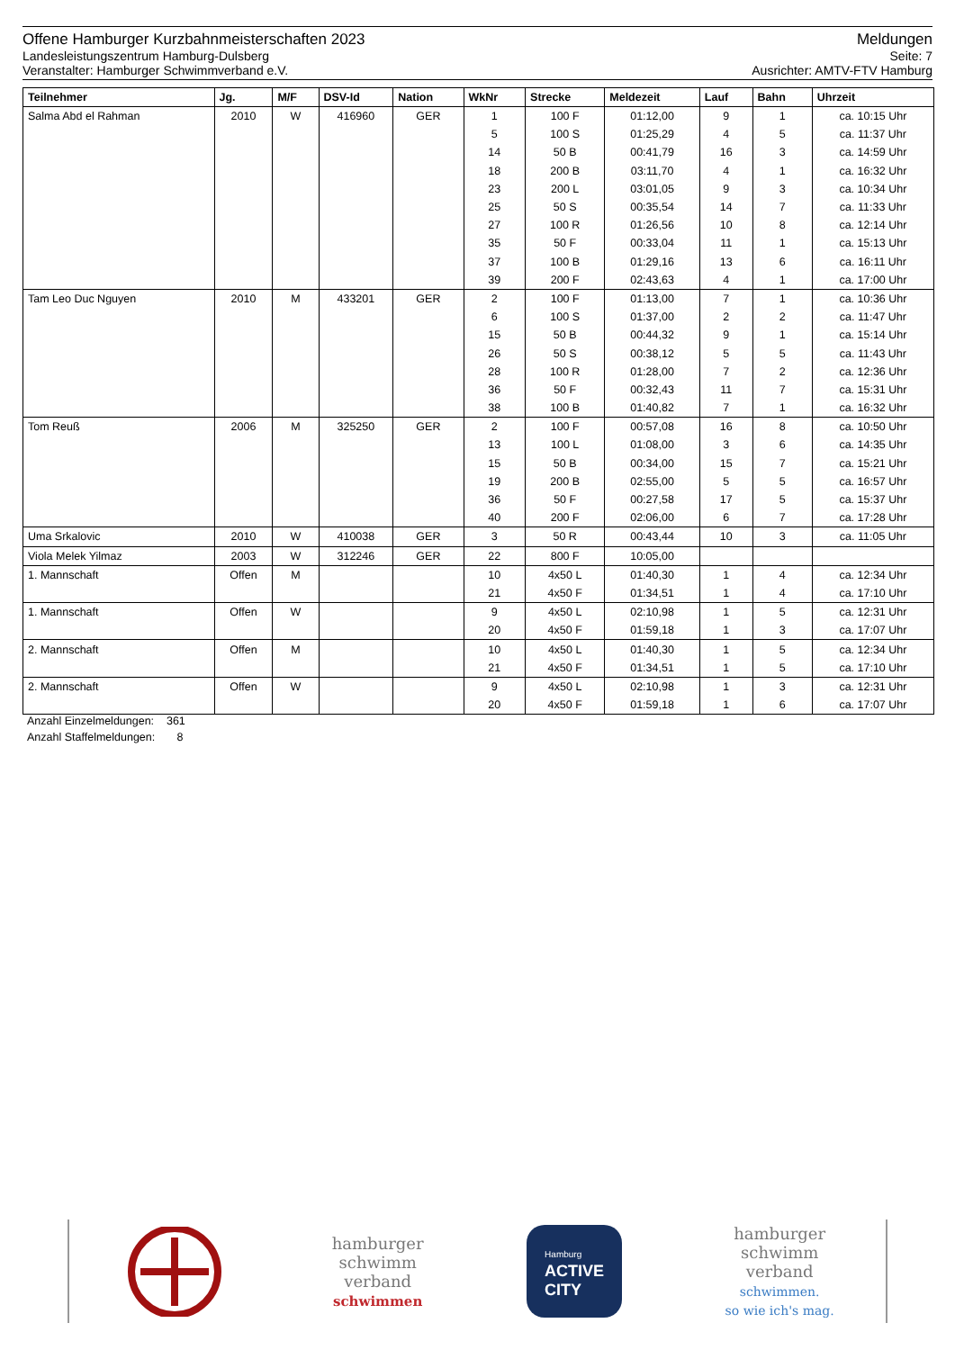Offene Hamburger Kurzbahnmeisterschaften 2023 Meldungen
Landesleistungszentrum Hamburg-Dulsberg Seite: 7
Veranstalter: Hamburger Schwimmverband e.V. Ausrichter: AMTV-FTV Hamburg
| Teilnehmer | Jg. | M/F | DSV-Id | Nation | WkNr | Strecke | Meldezeit | Lauf | Bahn | Uhrzeit |
| --- | --- | --- | --- | --- | --- | --- | --- | --- | --- | --- |
| Salma Abd el Rahman | 2010 | W | 416960 | GER | 1 | 100 F | 01:12,00 | 9 | 1 | ca. 10:15 Uhr |
| | | | | | 5 | 100 S | 01:25,29 | 4 | 5 | ca. 11:37 Uhr |
| | | | | | 14 | 50 B | 00:41,79 | 16 | 3 | ca. 14:59 Uhr |
| | | | | | 18 | 200 B | 03:11,70 | 4 | 1 | ca. 16:32 Uhr |
| | | | | | 23 | 200 L | 03:01,05 | 9 | 3 | ca. 10:34 Uhr |
| | | | | | 25 | 50 S | 00:35,54 | 14 | 7 | ca. 11:33 Uhr |
| | | | | | 27 | 100 R | 01:26,56 | 10 | 8 | ca. 12:14 Uhr |
| | | | | | 35 | 50 F | 00:33,04 | 11 | 1 | ca. 15:13 Uhr |
| | | | | | 37 | 100 B | 01:29,16 | 13 | 6 | ca. 16:11 Uhr |
| | | | | | 39 | 200 F | 02:43,63 | 4 | 1 | ca. 17:00 Uhr |
| Tam Leo Duc Nguyen | 2010 | M | 433201 | GER | 2 | 100 F | 01:13,00 | 7 | 1 | ca. 10:36 Uhr |
| | | | | | 6 | 100 S | 01:37,00 | 2 | 2 | ca. 11:47 Uhr |
| | | | | | 15 | 50 B | 00:44,32 | 9 | 1 | ca. 15:14 Uhr |
| | | | | | 26 | 50 S | 00:38,12 | 5 | 5 | ca. 11:43 Uhr |
| | | | | | 28 | 100 R | 01:28,00 | 7 | 2 | ca. 12:36 Uhr |
| | | | | | 36 | 50 F | 00:32,43 | 11 | 7 | ca. 15:31 Uhr |
| | | | | | 38 | 100 B | 01:40,82 | 7 | 1 | ca. 16:32 Uhr |
| Tom Reuß | 2006 | M | 325250 | GER | 2 | 100 F | 00:57,08 | 16 | 8 | ca. 10:50 Uhr |
| | | | | | 13 | 100 L | 01:08,00 | 3 | 6 | ca. 14:35 Uhr |
| | | | | | 15 | 50 B | 00:34,00 | 15 | 7 | ca. 15:21 Uhr |
| | | | | | 19 | 200 B | 02:55,00 | 5 | 5 | ca. 16:57 Uhr |
| | | | | | 36 | 50 F | 00:27,58 | 17 | 5 | ca. 15:37 Uhr |
| | | | | | 40 | 200 F | 02:06,00 | 6 | 7 | ca. 17:28 Uhr |
| Uma Srkalovic | 2010 | W | 410038 | GER | 3 | 50 R | 00:43,44 | 10 | 3 | ca. 11:05 Uhr |
| Viola Melek Yilmaz | 2003 | W | 312246 | GER | 22 | 800 F | 10:05,00 | | | |
| 1. Mannschaft | Offen | M | | | 10 | 4x50 L | 01:40,30 | 1 | 4 | ca. 12:34 Uhr |
| | | | | | 21 | 4x50 F | 01:34,51 | 1 | 4 | ca. 17:10 Uhr |
| 1. Mannschaft | Offen | W | | | 9 | 4x50 L | 02:10,98 | 1 | 5 | ca. 12:31 Uhr |
| | | | | | 20 | 4x50 F | 01:59,18 | 1 | 3 | ca. 17:07 Uhr |
| 2. Mannschaft | Offen | M | | | 10 | 4x50 L | 01:40,30 | 1 | 5 | ca. 12:34 Uhr |
| | | | | | 21 | 4x50 F | 01:34,51 | 1 | 5 | ca. 17:10 Uhr |
| 2. Mannschaft | Offen | W | | | 9 | 4x50 L | 02:10,98 | 1 | 3 | ca. 12:31 Uhr |
| | | | | | 20 | 4x50 F | 01:59,18 | 1 | 6 | ca. 17:07 Uhr |
Anzahl Einzelmeldungen: 361
Anzahl Staffelmeldungen: 8
hamburger
schwimm
verband
schwimmen
Hamburg
ACTIVE
CITY
hamburger
schwimm
verband
schwimmen.
so wie ich's mag.